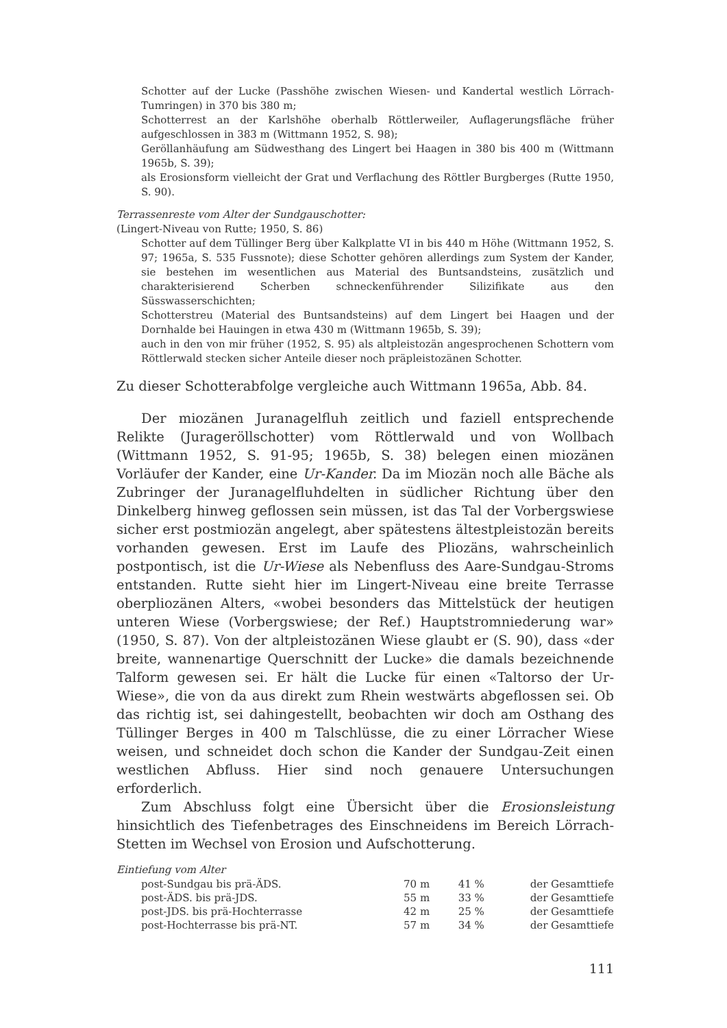Schotter auf der Lucke (Passhöhe zwischen Wiesen- und Kandertal westlich Lörrach-Tumringen) in 370 bis 380 m;
Schotterrest an der Karlshöhe oberhalb Röttlerweiler, Auflagerungsfläche früher aufgeschlossen in 383 m (Wittmann 1952, S. 98);
Geröllanhäufung am Südwesthang des Lingert bei Haagen in 380 bis 400 m (Wittmann 1965b, S. 39);
als Erosionsform vielleicht der Grat und Verflachung des Röttler Burgberges (Rutte 1950, S. 90).
Terrassenreste vom Alter der Sundgauschotter:
(Lingert-Niveau von Rutte; 1950, S. 86)
Schotter auf dem Tüllinger Berg über Kalkplatte VI in bis 440 m Höhe (Wittmann 1952, S. 97; 1965a, S. 535 Fussnote); diese Schotter gehören allerdings zum System der Kander, sie bestehen im wesentlichen aus Material des Buntsandsteins, zusätzlich und charakterisierend Scherben schneckenführender Silizifikate aus den Süsswasserschichten;
Schotterstreu (Material des Buntsandsteins) auf dem Lingert bei Haagen und der Dornhalde bei Hauingen in etwa 430 m (Wittmann 1965b, S. 39);
auch in den von mir früher (1952, S. 95) als altpleistozän angesprochenen Schottern vom Röttlerwald stecken sicher Anteile dieser noch präpleistozänen Schotter.
Zu dieser Schotterabfolge vergleiche auch Wittmann 1965a, Abb. 84.
Der miozänen Juranagelfluh zeitlich und faziell entsprechende Relikte (Jurageröllschotter) vom Röttlerwald und von Wollbach (Wittmann 1952, S. 91-95; 1965b, S. 38) belegen einen miozänen Vorläufer der Kander, eine Ur-Kander. Da im Miozän noch alle Bäche als Zubringer der Juranagelfluhdelten in südlicher Richtung über den Dinkelberg hinweg geflossen sein müssen, ist das Tal der Vorbergswiese sicher erst postmiozän angelegt, aber spätestens ältestpleistozän bereits vorhanden gewesen. Erst im Laufe des Pliozäns, wahrscheinlich postpontisch, ist die Ur-Wiese als Nebenfluss des Aare-Sundgau-Stroms entstanden. Rutte sieht hier im Lingert-Niveau eine breite Terrasse oberpliozänen Alters, «wobei besonders das Mittelstück der heutigen unteren Wiese (Vorbergswiese; der Ref.) Hauptstromniederung war» (1950, S. 87). Von der altpleistozänen Wiese glaubt er (S. 90), dass «der breite, wannenartige Querschnitt der Lucke» die damals bezeichnende Talform gewesen sei. Er hält die Lucke für einen «Taltorso der Ur-Wiese», die von da aus direkt zum Rhein westwärts abgeflossen sei. Ob das richtig ist, sei dahingestellt, beobachten wir doch am Osthang des Tüllinger Berges in 400 m Talschlüsse, die zu einer Lörracher Wiese weisen, und schneidet doch schon die Kander der Sundgau-Zeit einen westlichen Abfluss. Hier sind noch genauere Untersuchungen erforderlich.
Zum Abschluss folgt eine Übersicht über die Erosionsleistung hinsichtlich des Tiefenbetrages des Einschneidens im Bereich Lörrach-Stetten im Wechsel von Erosion und Aufschotterung.
Eintiefung vom Alter
| post-Sundgau bis prä-ÄDS. | 70 m | 41 % | der Gesamttiefe |
| post-ÄDS. bis prä-JDS. | 55 m | 33 % | der Gesamttiefe |
| post-JDS. bis prä-Hochterrasse | 42 m | 25 % | der Gesamttiefe |
| post-Hochterrasse bis prä-NT. | 57 m | 34 % | der Gesamttiefe |
111